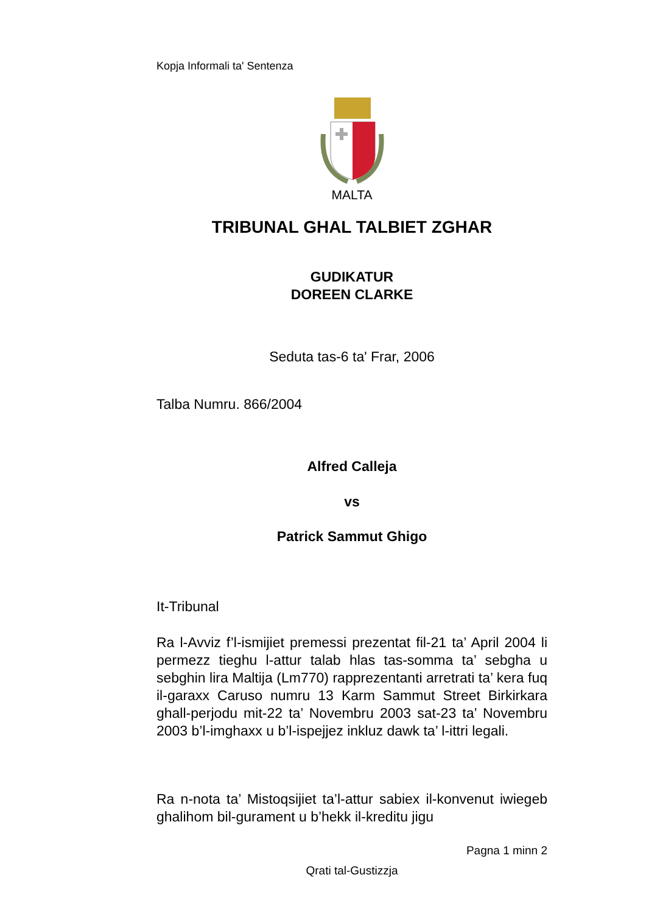Kopja Informali ta' Sentenza
MALTA
TRIBUNAL GHAL TALBIET ZGHAR
GUDIKATUR
DOREEN CLARKE
Seduta tas-6 ta' Frar, 2006
Talba Numru. 866/2004
Alfred Calleja
vs
Patrick Sammut Ghigo
It-Tribunal
Ra l-Avviz f’l-ismijiet premessi prezentat fil-21 ta’ April 2004 li permezz tieghu l-attur talab hlas tas-somma ta’ sebgha u sebghin lira Maltija (Lm770) rapprezentanti arretrati ta’ kera fuq il-garaxx Caruso numru 13 Karm Sammut Street Birkirkara ghall-perjodu mit-22 ta’ Novembru 2003 sat-23 ta’ Novembru 2003 b’l-imghaxx u b’l-ispejjez inkluz dawk ta’ l-ittri legali.
Ra n-nota ta’ Mistoqsijiet ta’l-attur sabiex il-konvenut iwiegeb ghalihom bil-gurament u b’hekk il-kreditu jigu
Pagna 1 minn 2
Qrati tal-Gustizzja